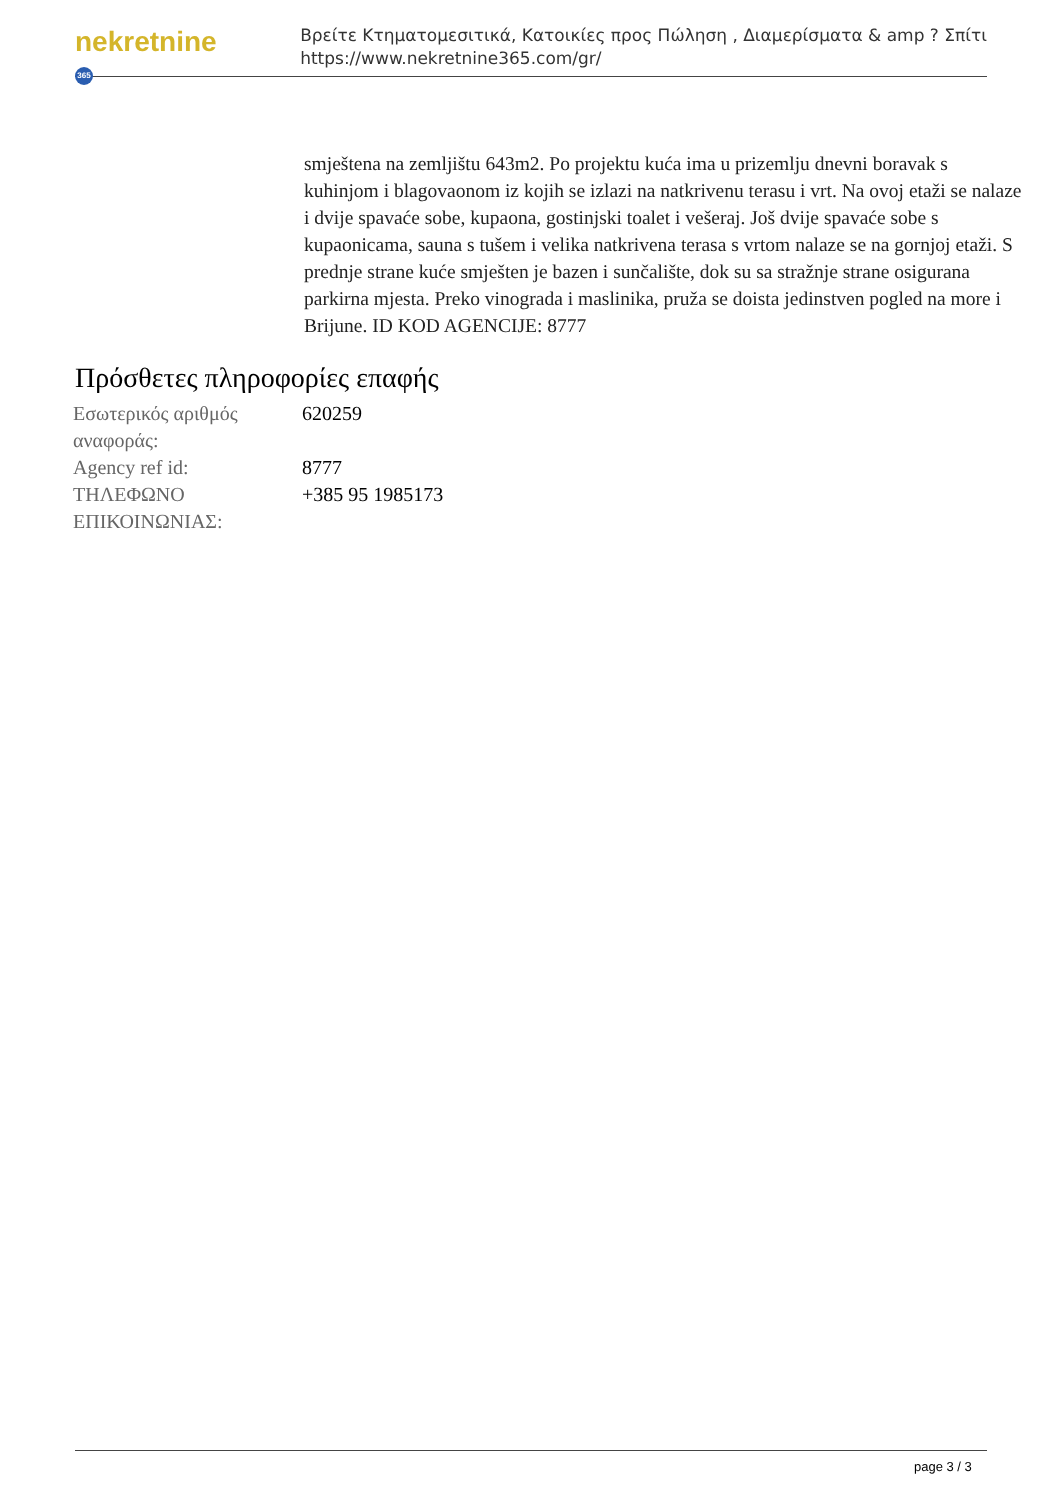nekretnine 365
Βρείτε Κτηματομεσιτικά, Κατοικίες προς Πώληση , Διαμερίσματα & amp ? Σπίτι
https://www.nekretnine365.com/gr/
smještena na zemljištu 643m2. Po projektu kuća ima u prizemlju dnevni boravak s kuhinjom i blagovaonom iz kojih se izlazi na natkrivenu terasu i vrt. Na ovoj etaži se nalaze i dvije spavaće sobe, kupaona, gostinjski toalet i vešeraj. Još dvije spavaće sobe s kupaonicama, sauna s tušem i velika natkrivena terasa s vrtom nalaze se na gornjoj etaži. S prednje strane kuće smješten je bazen i sunčalište, dok su sa stražnje strane osigurana parkirna mjesta. Preko vinograda i maslinika, pruža se doista jedinstven pogled na more i Brijune. ID KOD AGENCIJE: 8777
Πρόσθετες πληροφορίες επαφής
| Εσωτερικός αριθμός αναφοράς: | 620259 |
| Agency ref id: | 8777 |
| ΤΗΛΕΦΩΝΟ ΕΠΙΚΟΙΝΩΝΙΑΣ: | +385 95 1985173 |
page 3 / 3